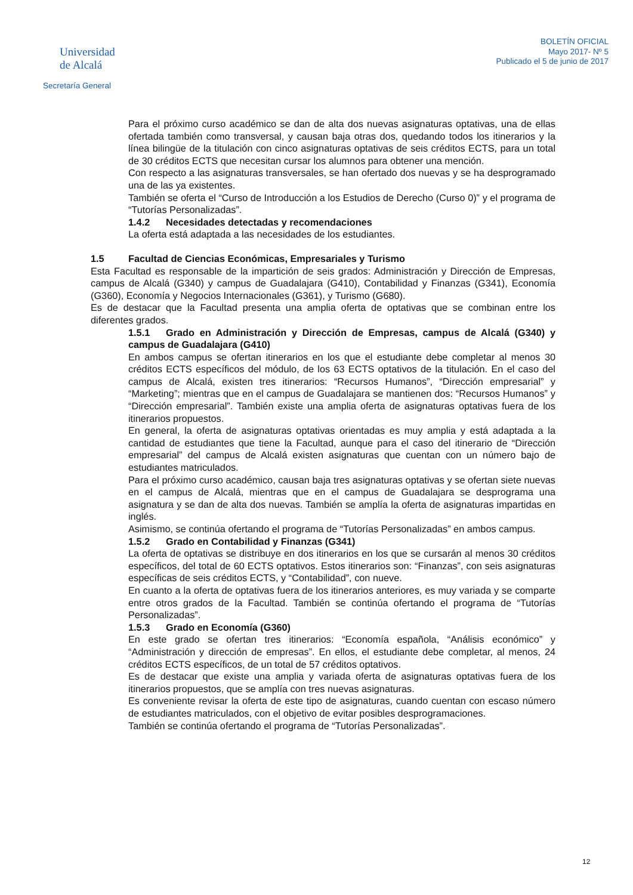Universidad
de Alcalá
Secretaría General
BOLETÍN OFICIAL
Mayo 2017- Nº 5
Publicado el 5 de junio de 2017
Para el próximo curso académico se dan de alta dos nuevas asignaturas optativas, una de ellas ofertada también como transversal, y causan baja otras dos, quedando todos los itinerarios y la línea bilingüe de la titulación con cinco asignaturas optativas de seis créditos ECTS, para un total de 30 créditos ECTS que necesitan cursar los alumnos para obtener una mención.
Con respecto a las asignaturas transversales, se han ofertado dos nuevas y se ha desprogramado una de las ya existentes.
También se oferta el “Curso de Introducción a los Estudios de Derecho (Curso 0)” y el programa de “Tutorías Personalizadas”.
1.4.2 Necesidades detectadas y recomendaciones
La oferta está adaptada a las necesidades de los estudiantes.
1.5 Facultad de Ciencias Económicas, Empresariales y Turismo
Esta Facultad es responsable de la impartición de seis grados: Administración y Dirección de Empresas, campus de Alcalá (G340) y campus de Guadalajara (G410), Contabilidad y Finanzas (G341), Economía (G360), Economía y Negocios Internacionales (G361), y Turismo (G680).
Es de destacar que la Facultad presenta una amplia oferta de optativas que se combinan entre los diferentes grados.
1.5.1 Grado en Administración y Dirección de Empresas, campus de Alcalá (G340) y campus de Guadalajara (G410)
En ambos campus se ofertan itinerarios en los que el estudiante debe completar al menos 30 créditos ECTS específicos del módulo, de los 63 ECTS optativos de la titulación. En el caso del campus de Alcalá, existen tres itinerarios: “Recursos Humanos”, “Dirección empresarial” y “Marketing”; mientras que en el campus de Guadalajara se mantienen dos: “Recursos Humanos” y “Dirección empresarial”. También existe una amplia oferta de asignaturas optativas fuera de los itinerarios propuestos.
En general, la oferta de asignaturas optativas orientadas es muy amplia y está adaptada a la cantidad de estudiantes que tiene la Facultad, aunque para el caso del itinerario de “Dirección empresarial” del campus de Alcalá existen asignaturas que cuentan con un número bajo de estudiantes matriculados.
Para el próximo curso académico, causan baja tres asignaturas optativas y se ofertan siete nuevas en el campus de Alcalá, mientras que en el campus de Guadalajara se desprograma una asignatura y se dan de alta dos nuevas. También se amplía la oferta de asignaturas impartidas en inglés.
Asimismo, se continúa ofertando el programa de “Tutorías Personalizadas” en ambos campus.
1.5.2 Grado en Contabilidad y Finanzas (G341)
La oferta de optativas se distribuye en dos itinerarios en los que se cursarán al menos 30 créditos específicos, del total de 60 ECTS optativos. Estos itinerarios son: “Finanzas”, con seis asignaturas específicas de seis créditos ECTS, y “Contabilidad”, con nueve.
En cuanto a la oferta de optativas fuera de los itinerarios anteriores, es muy variada y se comparte entre otros grados de la Facultad. También se continúa ofertando el programa de “Tutorías Personalizadas”.
1.5.3 Grado en Economía (G360)
En este grado se ofertan tres itinerarios: “Economía española, “Análisis económico” y “Administración y dirección de empresas”. En ellos, el estudiante debe completar, al menos, 24 créditos ECTS específicos, de un total de 57 créditos optativos.
Es de destacar que existe una amplia y variada oferta de asignaturas optativas fuera de los itinerarios propuestos, que se amplía con tres nuevas asignaturas.
Es conveniente revisar la oferta de este tipo de asignaturas, cuando cuentan con escaso número de estudiantes matriculados, con el objetivo de evitar posibles desprogramaciones.
También se continúa ofertando el programa de “Tutorías Personalizadas”.
12